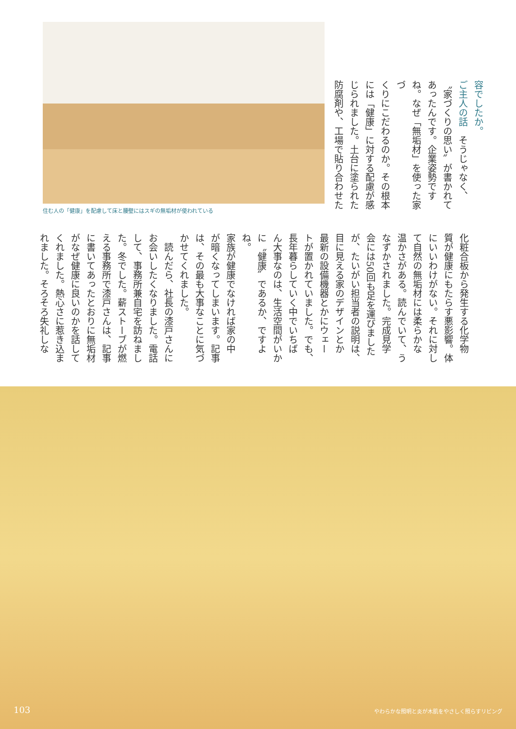住む人の「健康」を配慮して床と腰壁にはスギの無垢材が使われている
容でしたか。
ご主人の話　そうじゃなく、
〝家づくりの思い〟が書かれて
あったんです。企業姿勢です
ね。なぜ「無垢材」を使った家づ
くりにこだわるのか。その根本
には「健康」に対する配慮が感
じられました。土台に塗られた
防腐剤や、工場で貼り合わせた
化粧合板から発生する化学物
質が健康にもたらす悪影響。体
にいいわけがない。それに対し
て自然の無垢材には柔らかな
温かさがある。読んでいて、う
なずかされました。完成見学
会には50回も足を運びました
が、たいがい担当者の説明は、
目に見える家のデザインとか
最新の設備機器とかにウェー
トが置かれていました。でも、
長年暮らしていく中でいちば
ん大事なのは、生活空間がいか
に〝健康〟であるか、ですよね。
家族が健康でなければ家の中
が暗くなってしまいます。記事
は、その最も大事なことに気づ
かせてくれました。
　読んだら、社長の漆戸さんに
お会いしたくなりました。電話
して、事務所兼自宅を訪ねまし
た。冬でした。薪ストーブが燃
える事務所で漆戸さんは、記事
に書いてあったとおりに無垢材
がなぜ健康に良いのかを話して
くれました。熱心さに惹き込ま
れました。そろそろ失礼しな
103
やわらかな照明と炎が木肌をやさしく照らすリビング